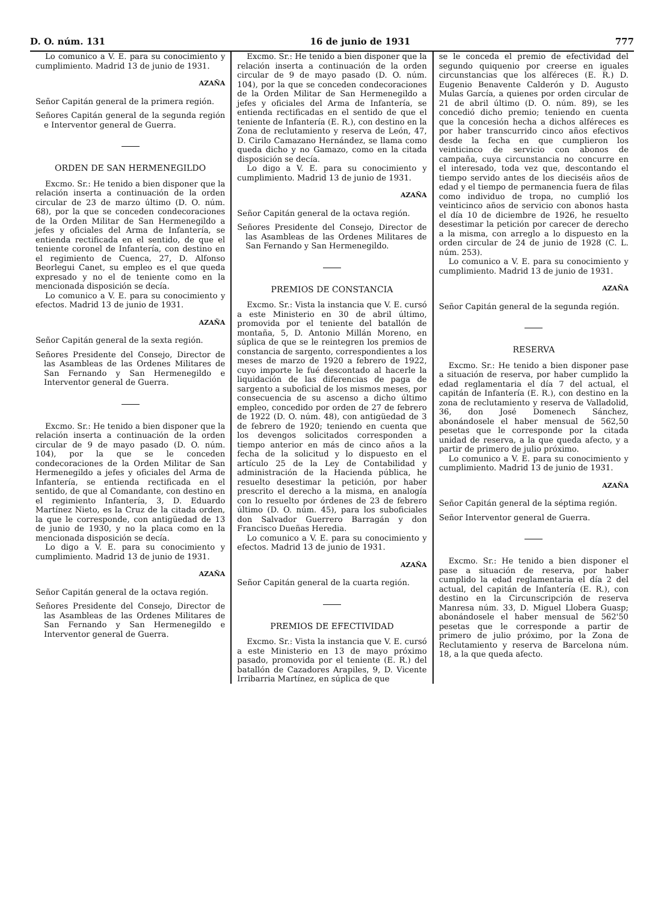D. O. núm. 131 16 de junio de 1931 777
Lo comunico a V. E. para su conocimiento y cumplimiento. Madrid 13 de junio de 1931.
AZAÑA
Señor Capitán general de la primera región.
Señores Capitán general de la segunda región e Interventor general de Guerra.
ORDEN DE SAN HERMENEGILDO
Excmo. Sr.: He tenido a bien disponer que la relación inserta a continuación de la orden circular de 23 de marzo último (D. O. núm. 68), por la que se conceden condecoraciones de la Orden Militar de San Hermenegildo a jefes y oficiales del Arma de Infantería, se entienda rectificada en el sentido, de que el teniente coronel de Infantería, con destino en el regimiento de Cuenca, 27, D. Alfonso Beorlegui Canet, su empleo es el que queda expresado y no el de teniente como en la mencionada disposición se decía.
Lo comunico a V. E. para su conocimiento y efectos. Madrid 13 de junio de 1931.
AZAÑA
Señor Capitán general de la sexta región.
Señores Presidente del Consejo, Director de las Asambleas de las Ordenes Militares de San Fernando y San Hermenegildo e Interventor general de Guerra.
Excmo. Sr.: He tenido a bien disponer que la relación inserta a continuación de la orden circular de 9 de mayo pasado (D. O. núm. 104), por la que se le conceden condecoraciones de la Orden Militar de San Hermenegildo a jefes y oficiales del Arma de Infantería, se entienda rectificada en el sentido, de que al Comandante, con destino en el regimiento Infantería, 3, D. Eduardo Martínez Nieto, es la Cruz de la citada orden, la que le corresponde, con antigüedad de 13 de junio de 1930, y no la placa como en la mencionada disposición se decía.
Lo digo a V. E. para su conocimiento y cumplimiento. Madrid 13 de junio de 1931.
AZAÑA
Señor Capitán general de la octava región.
Señores Presidente del Consejo, Director de las Asambleas de las Ordenes Militares de San Fernando y San Hermenegildo e Interventor general de Guerra.
Excmo. Sr.: He tenido a bien disponer que la relación inserta a continuación de la orden circular de 9 de mayo pasado (D. O. núm. 104), por la que se conceden condecoraciones de la Orden Militar de San Hermenegildo a jefes y oficiales del Arma de Infantería, se entienda rectificadas en el sentido de que el teniente de Infantería (E. R.), con destino en la Zona de reclutamiento y reserva de León, 47, D. Cirilo Camazano Hernández, se llama como queda dicho y no Gamazo, como en la citada disposición se decía.
Lo digo a V. E. para su conocimiento y cumplimiento. Madrid 13 de junio de 1931.
AZAÑA
Señor Capitán general de la octava región.
Señores Presidente del Consejo, Director de las Asambleas de las Ordenes Militares de San Fernando y San Hermenegildo.
PREMIOS DE CONSTANCIA
Excmo. Sr.: Vista la instancia que V. E. cursó a este Ministerio en 30 de abril último, promovida por el teniente del batallón de montaña, 5, D. Antonio Millán Moreno, en súplica de que se le reintegren los premios de constancia de sargento, correspondientes a los meses de marzo de 1920 a febrero de 1922, cuyo importe le fué descontado al hacerle la liquidación de las diferencias de paga de sargento a suboficial de los mismos meses, por consecuencia de su ascenso a dicho último empleo, concedido por orden de 27 de febrero de 1922 (D. O. núm. 48), con antigüedad de 3 de febrero de 1920; teniendo en cuenta que los devengos solicitados corresponden a tiempo anterior en más de cinco años a la fecha de la solicitud y lo dispuesto en el artículo 25 de la Ley de Contabilidad y administración de la Hacienda pública, he resuelto desestimar la petición, por haber prescrito el derecho a la misma, en analogía con lo resuelto por órdenes de 23 de febrero último (D. O. núm. 45), para los suboficiales don Salvador Guerrero Barragán y don Francisco Dueñas Heredia.
Lo comunico a V. E. para su conocimiento y efectos. Madrid 13 de junio de 1931.
AZAÑA
Señor Capitán general de la cuarta región.
PREMIOS DE EFECTIVIDAD
Excmo. Sr.: Vista la instancia que V. E. cursó a este Ministerio en 13 de mayo próximo pasado, promovida por el teniente (E. R.) del batallón de Cazadores Arapiles, 9, D. Vicente Irribarria Martínez, en súplica de que
se le conceda el premio de efectividad del segundo quiquenio por creerse en iguales circunstancias que los alféreces (E. R.) D. Eugenio Benavente Calderón y D. Augusto Mulas García, a quienes por orden circular de 21 de abril último (D. O. núm. 89), se les concedió dicho premio; teniendo en cuenta que la concesión hecha a dichos alféreces es por haber transcurrido cinco años efectivos desde la fecha en que cumplieron los veinticinco de servicio con abonos de campaña, cuya circunstancia no concurre en el interesado, toda vez que, descontando el tiempo servido antes de los dieciséis años de edad y el tiempo de permanencia fuera de filas como individuo de tropa, no cumplió los veinticinco años de servicio con abonos hasta el día 10 de diciembre de 1926, he resuelto desestimar la petición por carecer de derecho a la misma, con arreglo a lo dispuesto en la orden circular de 24 de junio de 1928 (C. L. núm. 253).
Lo comunico a V. E. para su conocimiento y cumplimiento. Madrid 13 de junio de 1931.
AZAÑA
Señor Capitán general de la segunda región.
RESERVA
Excmo. Sr.: He tenido a bien disponer pase a situación de reserva, por haber cumplido la edad reglamentaria el día 7 del actual, el capitán de Infantería (E. R.), con destino en la zona de reclutamiento y reserva de Valladolid, 36, don José Domenech Sánchez, abonándosele el haber mensual de 562,50 pesetas que le corresponde por la citada unidad de reserva, a la que queda afecto, y a partir de primero de julio próximo.
Lo comunico a V. E. para su conocimiento y cumplimiento. Madrid 13 de junio de 1931.
AZAÑA
Señor Capitán general de la séptima región.
Señor Interventor general de Guerra.
Excmo. Sr.: He tenido a bien disponer el pase a situación de reserva, por haber cumplido la edad reglamentaria el día 2 del actual, del capitán de Infantería (E. R.), con destino en la Circunscripción de reserva Manresa núm. 33, D. Miguel Llobera Guasp; abonándosele el haber mensual de 562'50 pesetas que le corresponde a partir de primero de julio próximo, por la Zona de Reclutamiento y reserva de Barcelona núm. 18, a la que queda afecto.